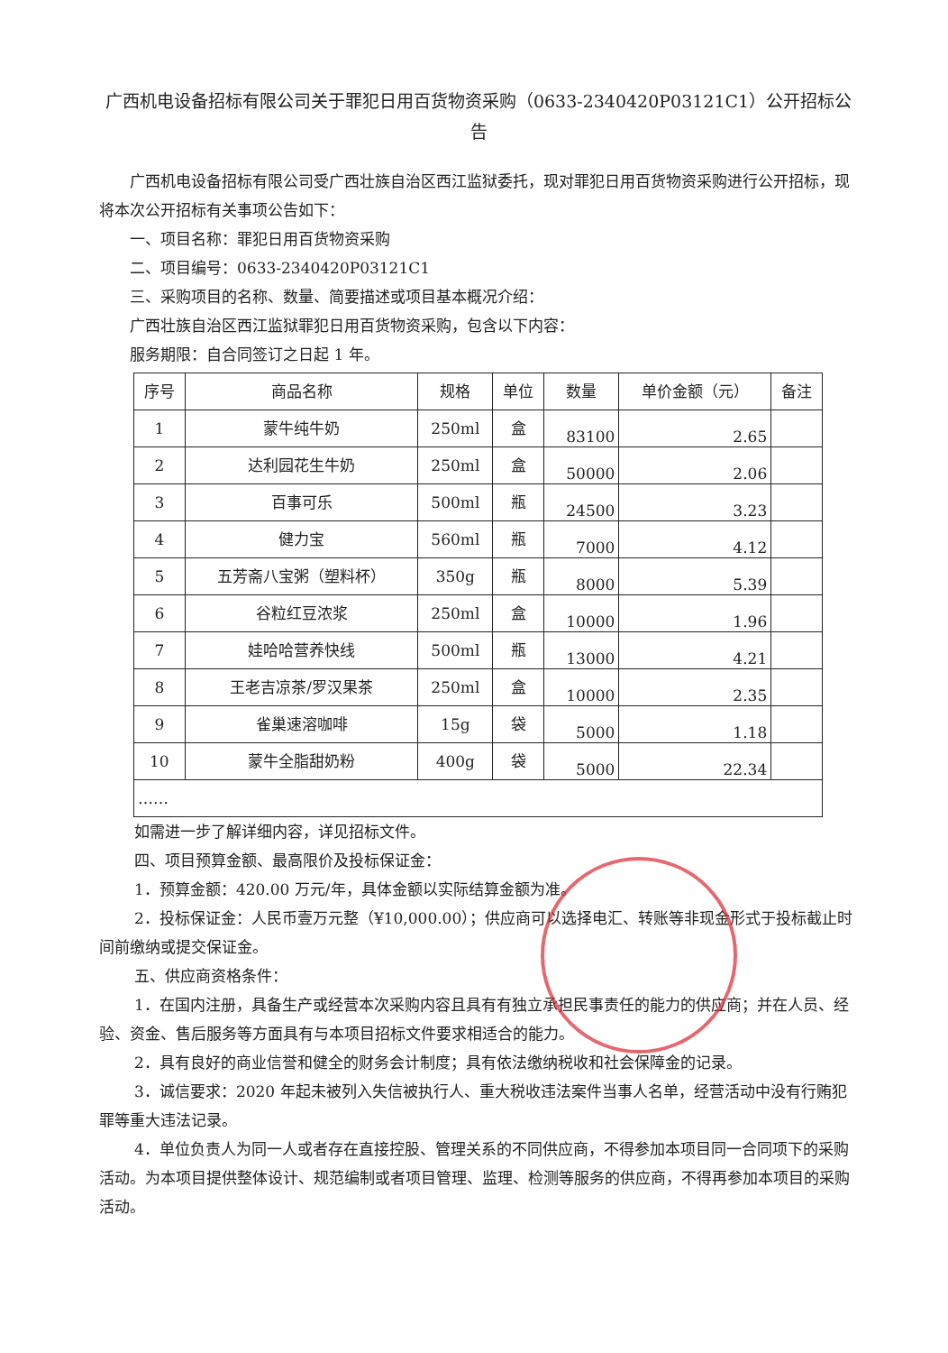广西机电设备招标有限公司关于罪犯日用百货物资采购（0633-2340420P03121C1）公开招标公告
广西机电设备招标有限公司受广西壮族自治区西江监狱委托，现对罪犯日用百货物资采购进行公开招标，现将本次公开招标有关事项公告如下：
一、项目名称：罪犯日用百货物资采购
二、项目编号：0633-2340420P03121C1
三、采购项目的名称、数量、简要描述或项目基本概况介绍：
广西壮族自治区西江监狱罪犯日用百货物资采购，包含以下内容：
服务期限：自合同签订之日起 1 年。
| 序号 | 商品名称 | 规格 | 单位 | 数量 | 单价金额（元） | 备注 |
| --- | --- | --- | --- | --- | --- | --- |
| 1 | 蒙牛纯牛奶 | 250ml | 盒 | 83100 | 2.65 | |
| 2 | 达利园花生牛奶 | 250ml | 盒 | 50000 | 2.06 | |
| 3 | 百事可乐 | 500ml | 瓶 | 24500 | 3.23 | |
| 4 | 健力宝 | 560ml | 瓶 | 7000 | 4.12 | |
| 5 | 五芳斋八宝粥（塑料杯） | 350g | 瓶 | 8000 | 5.39 | |
| 6 | 谷粒红豆浓浆 | 250ml | 盒 | 10000 | 1.96 | |
| 7 | 娃哈哈营养快线 | 500ml | 瓶 | 13000 | 4.21 | |
| 8 | 王老吉凉茶/罗汉果茶 | 250ml | 盒 | 10000 | 2.35 | |
| 9 | 雀巢速溶咖啡 | 15g | 袋 | 5000 | 1.18 | |
| 10 | 蒙牛全脂甜奶粉 | 400g | 袋 | 5000 | 22.34 | |
| …… | | | | | | |
如需进一步了解详细内容，详见招标文件。
四、项目预算金额、最高限价及投标保证金：
1．预算金额：420.00 万元/年，具体金额以实际结算金额为准。
2．投标保证金：人民币壹万元整（¥10,000.00）；供应商可以选择电汇、转账等非现金形式于投标截止时间前缴纳或提交保证金。
五、供应商资格条件：
1．在国内注册，具备生产或经营本次采购内容且具有有独立承担民事责任的能力的供应商；并在人员、经验、资金、售后服务等方面具有与本项目招标文件要求相适合的能力。
2．具有良好的商业信誉和健全的财务会计制度；具有依法缴纳税收和社会保障金的记录。
3．诚信要求：2020 年起未被列入失信被执行人、重大税收违法案件当事人名单，经营活动中没有行贿犯罪等重大违法记录。
4．单位负责人为同一人或者存在直接控股、管理关系的不同供应商，不得参加本项目同一合同项下的采购活动。为本项目提供整体设计、规范编制或者项目管理、监理、检测等服务的供应商，不得再参加本项目的采购活动。